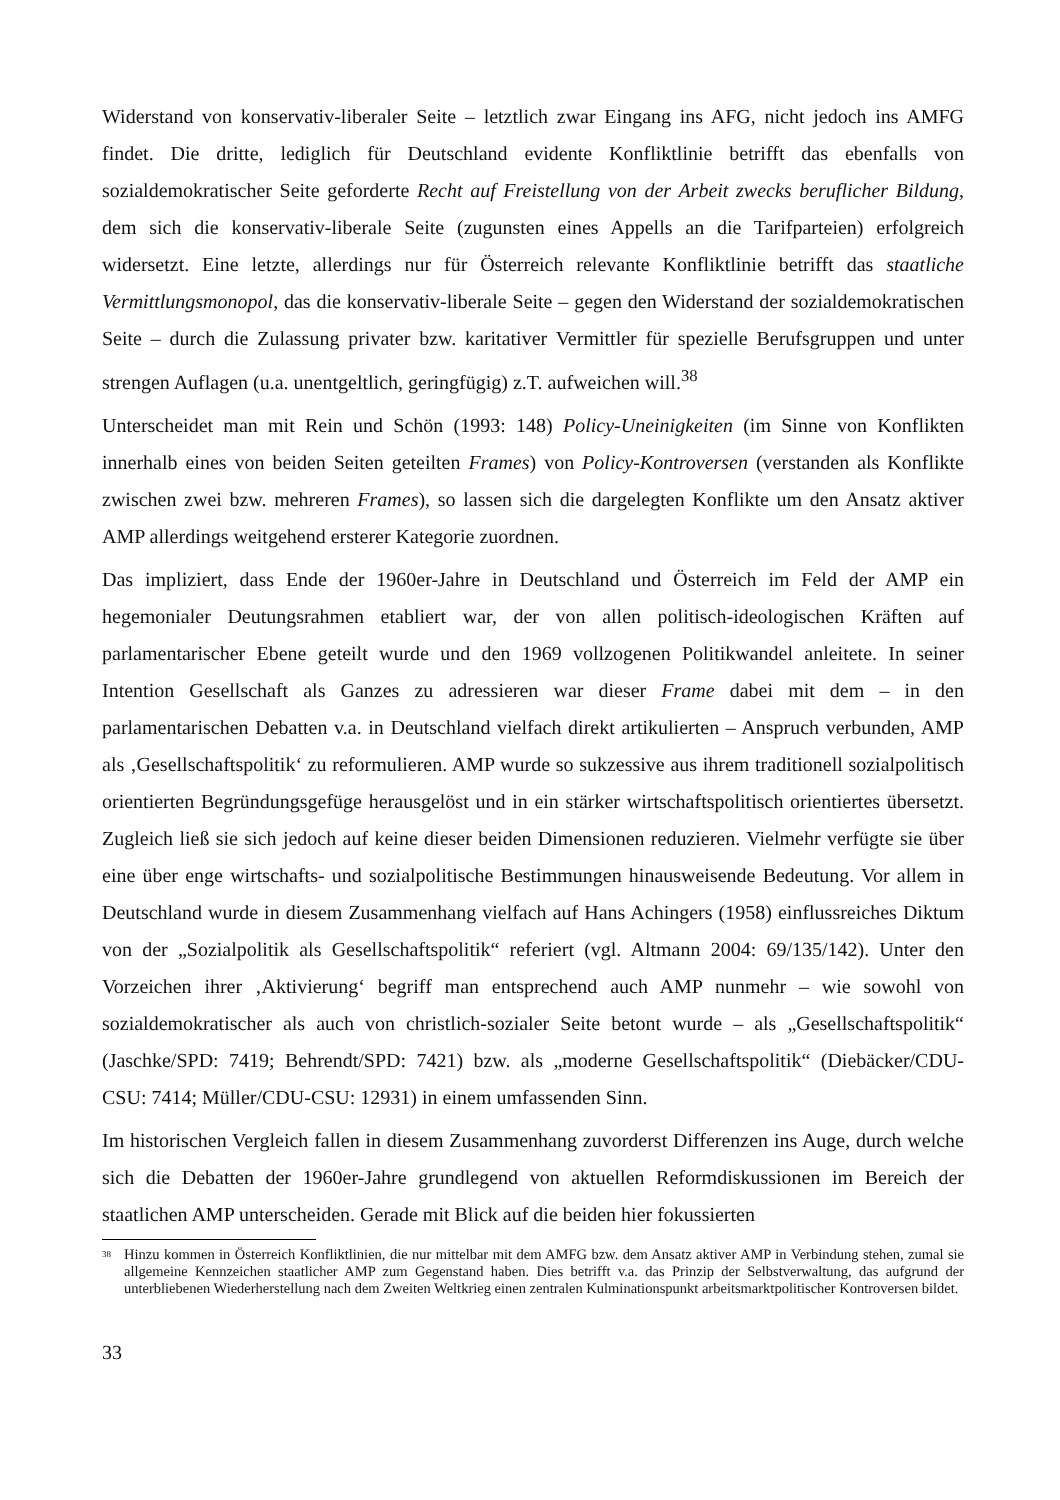Widerstand von konservativ-liberaler Seite – letztlich zwar Eingang ins AFG, nicht jedoch ins AMFG findet. Die dritte, lediglich für Deutschland evidente Konfliktlinie betrifft das ebenfalls von sozialdemokratischer Seite geforderte Recht auf Freistellung von der Arbeit zwecks beruflicher Bildung, dem sich die konservativ-liberale Seite (zugunsten eines Appells an die Tarifparteien) erfolgreich widersetzt. Eine letzte, allerdings nur für Österreich relevante Konfliktlinie betrifft das staatliche Vermittlungsmonopol, das die konservativ-liberale Seite – gegen den Widerstand der sozialdemokratischen Seite – durch die Zulassung privater bzw. karitativer Vermittler für spezielle Berufsgruppen und unter strengen Auflagen (u.a. unentgeltlich, geringfügig) z.T. aufweichen will.<sup>38</sup>
Unterscheidet man mit Rein und Schön (1993: 148) Policy-Uneinigkeiten (im Sinne von Konflikten innerhalb eines von beiden Seiten geteilten Frames) von Policy-Kontroversen (verstanden als Konflikte zwischen zwei bzw. mehreren Frames), so lassen sich die dargelegten Konflikte um den Ansatz aktiver AMP allerdings weitgehend ersterer Kategorie zuordnen.
Das impliziert, dass Ende der 1960er-Jahre in Deutschland und Österreich im Feld der AMP ein hegemonialer Deutungsrahmen etabliert war, der von allen politisch-ideologischen Kräften auf parlamentarischer Ebene geteilt wurde und den 1969 vollzogenen Politikwandel anleitete. In seiner Intention Gesellschaft als Ganzes zu adressieren war dieser Frame dabei mit dem – in den parlamentarischen Debatten v.a. in Deutschland vielfach direkt artikulierten – Anspruch verbunden, AMP als ‚Gesellschaftspolitik‘ zu reformulieren. AMP wurde so sukzessive aus ihrem traditionell sozialpolitisch orientierten Begründungsgefüge herausgelöst und in ein stärker wirtschaftspolitisch orientiertes übersetzt. Zugleich ließ sie sich jedoch auf keine dieser beiden Dimensionen reduzieren. Vielmehr verfügte sie über eine über enge wirtschafts- und sozialpolitische Bestimmungen hinausweisende Bedeutung. Vor allem in Deutschland wurde in diesem Zusammenhang vielfach auf Hans Achingers (1958) einflussreiches Diktum von der „Sozialpolitik als Gesellschaftspolitik“ referiert (vgl. Altmann 2004: 69/135/142). Unter den Vorzeichen ihrer ‚Aktivierung‘ begriff man entsprechend auch AMP nunmehr – wie sowohl von sozialdemokratischer als auch von christlich-sozialer Seite betont wurde – als „Gesellschaftspolitik“ (Jaschke/SPD: 7419; Behrendt/SPD: 7421) bzw. als „moderne Gesellschaftspolitik“ (Diebäcker/CDU-CSU: 7414; Müller/CDU-CSU: 12931) in einem umfassenden Sinn.
Im historischen Vergleich fallen in diesem Zusammenhang zuvorderst Differenzen ins Auge, durch welche sich die Debatten der 1960er-Jahre grundlegend von aktuellen Reformdiskussionen im Bereich der staatlichen AMP unterscheiden. Gerade mit Blick auf die beiden hier fokussierten
<sup>38</sup> Hinzu kommen in Österreich Konfliktlinien, die nur mittelbar mit dem AMFG bzw. dem Ansatz aktiver AMP in Verbindung stehen, zumal sie allgemeine Kennzeichen staatlicher AMP zum Gegenstand haben. Dies betrifft v.a. das Prinzip der Selbstverwaltung, das aufgrund der unterbliebenen Wiederherstellung nach dem Zweiten Weltkrieg einen zentralen Kulminationspunkt arbeitsmarktpolitischer Kontroversen bildet.
33